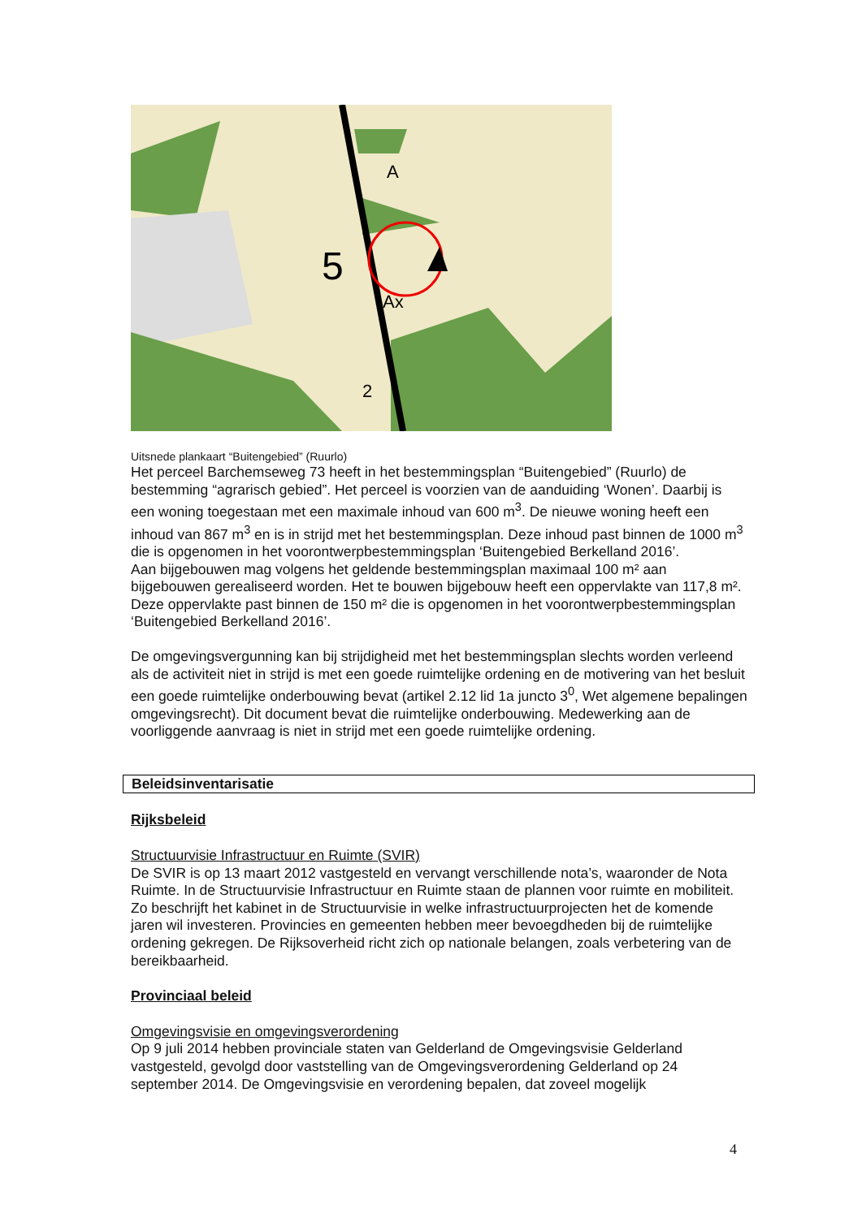5
Ax
A
2
Uitsnede plankaart “Buitengebied” (Ruurlo)
Het perceel Barchemseweg 73 heeft in het bestemmingsplan “Buitengebied” (Ruurlo) de bestemming “agrarisch gebied”. Het perceel is voorzien van de aanduiding ‘Wonen’. Daarbij is een woning toegestaan met een maximale inhoud van 600 m<sup>3</sup>. De nieuwe woning heeft een inhoud van 867 m<sup>3</sup> en is in strijd met het bestemmingsplan. Deze inhoud past binnen de 1000 m<sup>3</sup> die is opgenomen in het voorontwerpbestemmingsplan ‘Buitengebied Berkelland 2016’.
Aan bijgebouwen mag volgens het geldende bestemmingsplan maximaal 100 m² aan bijgebouwen gerealiseerd worden. Het te bouwen bijgebouw heeft een oppervlakte van 117,8 m². Deze oppervlakte past binnen de 150 m² die is opgenomen in het voorontwerpbestemmingsplan ‘Buitengebied Berkelland 2016’.
De omgevingsvergunning kan bij strijdigheid met het bestemmingsplan slechts worden verleend als de activiteit niet in strijd is met een goede ruimtelijke ordening en de motivering van het besluit een goede ruimtelijke onderbouwing bevat (artikel 2.12 lid 1a juncto 3<sup>0</sup>, Wet algemene bepalingen omgevingsrecht). Dit document bevat die ruimtelijke onderbouwing. Medewerking aan de voorliggende aanvraag is niet in strijd met een goede ruimtelijke ordening.
Beleidsinventarisatie
Rijksbeleid
Structuurvisie Infrastructuur en Ruimte (SVIR)
De SVIR is op 13 maart 2012 vastgesteld en vervangt verschillende nota’s, waaronder de Nota Ruimte. In de Structuurvisie Infrastructuur en Ruimte staan de plannen voor ruimte en mobiliteit. Zo beschrijft het kabinet in de Structuurvisie in welke infrastructuurprojecten het de komende jaren wil investeren. Provincies en gemeenten hebben meer bevoegdheden bij de ruimtelijke ordening gekregen. De Rijksoverheid richt zich op nationale belangen, zoals verbetering van de bereikbaarheid.
Provinciaal beleid
Omgevingsvisie en omgevingsverordening
Op 9 juli 2014 hebben provinciale staten van Gelderland de Omgevingsvisie Gelderland vastgesteld, gevolgd door vaststelling van de Omgevingsverordening Gelderland op 24 september 2014. De Omgevingsvisie en verordening bepalen, dat zoveel mogelijk
4